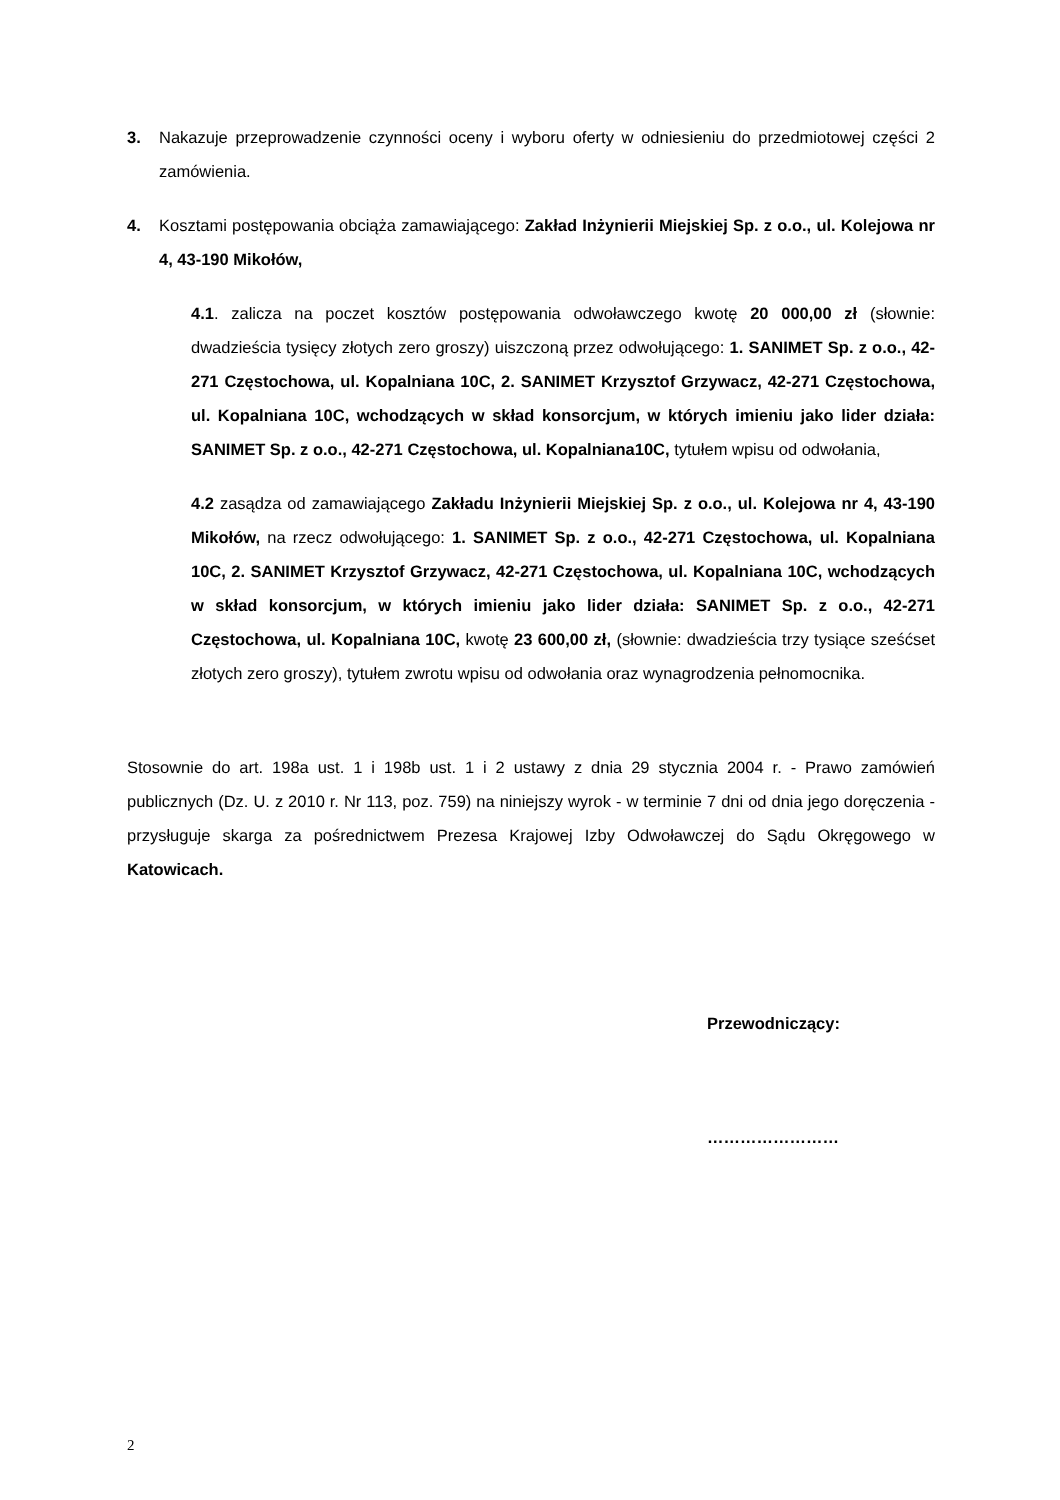3. Nakazuje przeprowadzenie czynności oceny i wyboru oferty w odniesieniu do przedmiotowej części 2 zamówienia.
4. Kosztami postępowania obciąża zamawiającego: Zakład Inżynierii Miejskiej Sp. z o.o., ul. Kolejowa nr 4, 43-190 Mikołów,
4.1. zalicza na poczet kosztów postępowania odwoławczego kwotę 20 000,00 zł (słownie: dwadzieścia tysięcy złotych zero groszy) uiszczoną przez odwołującego: 1. SANIMET Sp. z o.o., 42-271 Częstochowa, ul. Kopalniana 10C, 2. SANIMET Krzysztof Grzywacz, 42-271 Częstochowa, ul. Kopalniana 10C, wchodzących w skład konsorcjum, w których imieniu jako lider działa: SANIMET Sp. z o.o., 42-271 Częstochowa, ul. Kopalniana10C, tytułem wpisu od odwołania,
4.2 zasądza od zamawiającego Zakładu Inżynierii Miejskiej Sp. z o.o., ul. Kolejowa nr 4, 43-190 Mikołów, na rzecz odwołującego: 1. SANIMET Sp. z o.o., 42-271 Częstochowa, ul. Kopalniana 10C, 2. SANIMET Krzysztof Grzywacz, 42-271 Częstochowa, ul. Kopalniana 10C, wchodzących w skład konsorcjum, w których imieniu jako lider działa: SANIMET Sp. z o.o., 42-271 Częstochowa, ul. Kopalniana 10C, kwotę 23 600,00 zł, (słownie: dwadzieścia trzy tysiące sześćset złotych zero groszy), tytułem zwrotu wpisu od odwołania oraz wynagrodzenia pełnomocnika.
Stosownie do art. 198a ust. 1 i 198b ust. 1 i 2 ustawy z dnia 29 stycznia 2004 r. - Prawo zamówień publicznych (Dz. U. z 2010 r. Nr 113, poz. 759) na niniejszy wyrok - w terminie 7 dni od dnia jego doręczenia - przysługuje skarga za pośrednictwem Prezesa Krajowej Izby Odwoławczej do Sądu Okręgowego w Katowicach.
Przewodniczący:
……………………
2